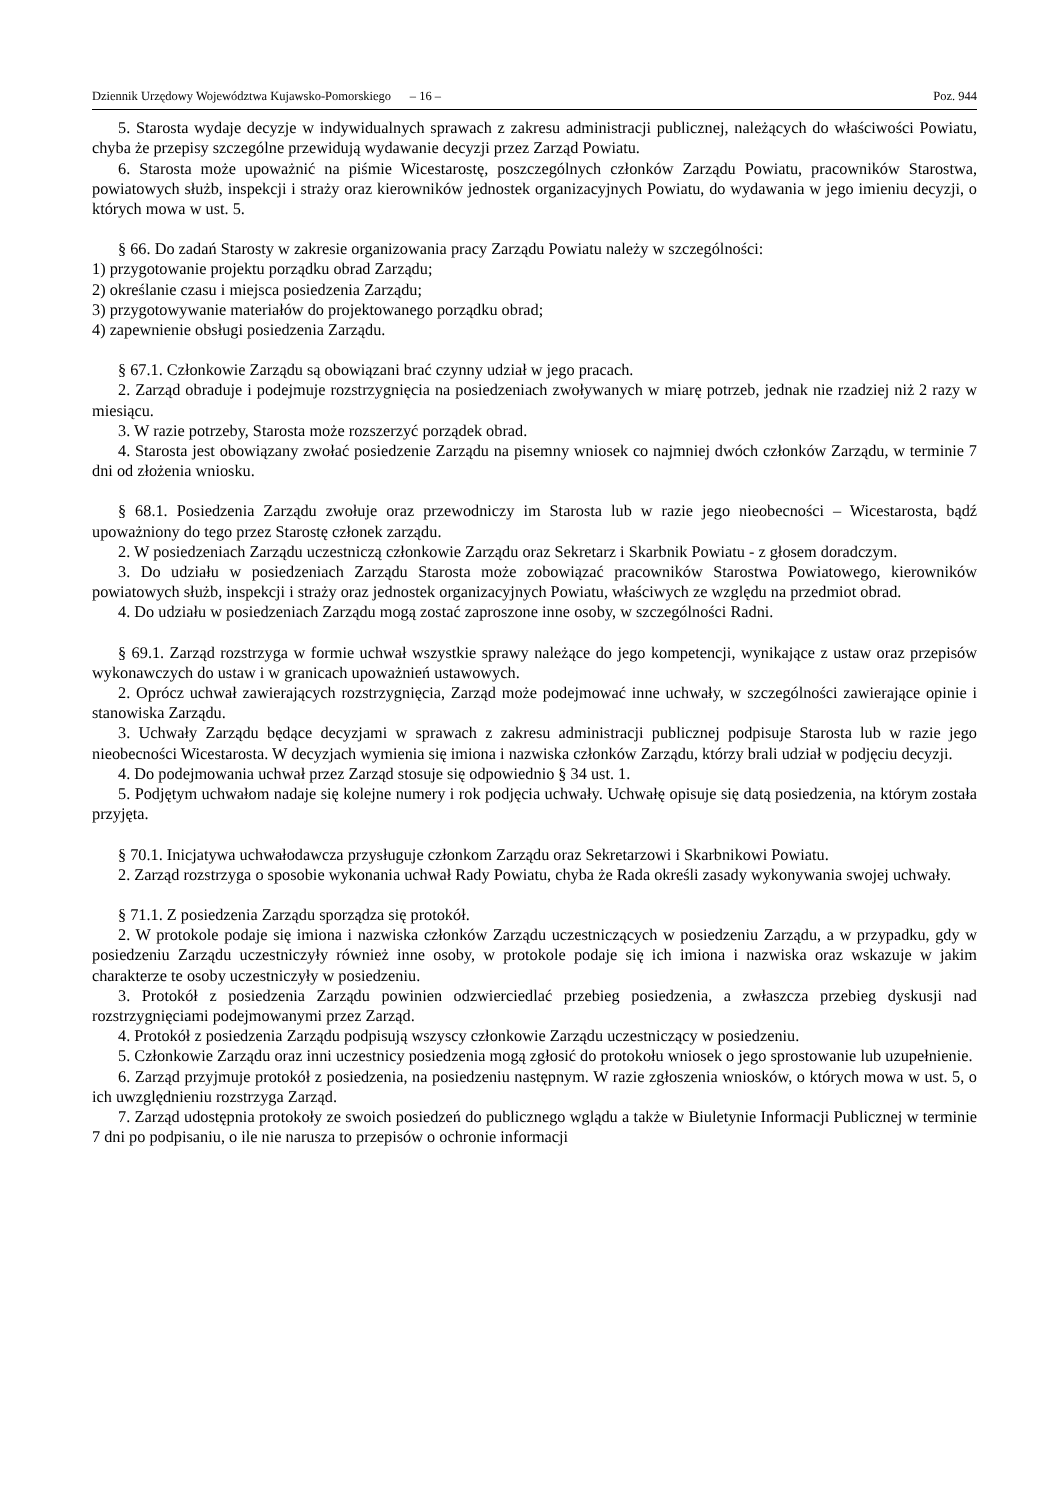Dziennik Urzędowy Województwa Kujawsko-Pomorskiego – 16 – Poz. 944
5. Starosta wydaje decyzje w indywidualnych sprawach z zakresu administracji publicznej, należących do właściwości Powiatu, chyba że przepisy szczególne przewidują wydawanie decyzji przez Zarząd Powiatu.
6. Starosta może upoważnić na piśmie Wicestarostę, poszczególnych członków Zarządu Powiatu, pracowników Starostwa, powiatowych służb, inspekcji i straży oraz kierowników jednostek organizacyjnych Powiatu, do wydawania w jego imieniu decyzji, o których mowa w ust. 5.
§ 66. Do zadań Starosty w zakresie organizowania pracy Zarządu Powiatu należy w szczególności:
1) przygotowanie projektu porządku obrad Zarządu;
2) określanie czasu i miejsca posiedzenia Zarządu;
3) przygotowywanie materiałów do projektowanego porządku obrad;
4) zapewnienie obsługi posiedzenia Zarządu.
§ 67.1. Członkowie Zarządu są obowiązani brać czynny udział w jego pracach.
2. Zarząd obraduje i podejmuje rozstrzygnięcia na posiedzeniach zwoływanych w miarę potrzeb, jednak nie rzadziej niż 2 razy w miesiącu.
3. W razie potrzeby, Starosta może rozszerzyć porządek obrad.
4. Starosta jest obowiązany zwołać posiedzenie Zarządu na pisemny wniosek co najmniej dwóch członków Zarządu, w terminie 7 dni od złożenia wniosku.
§ 68.1. Posiedzenia Zarządu zwołuje oraz przewodniczy im Starosta lub w razie jego nieobecności – Wicestarosta, bądź upoważniony do tego przez Starostę członek zarządu.
2. W posiedzeniach Zarządu uczestniczą członkowie Zarządu oraz Sekretarz i Skarbnik Powiatu - z głosem doradczym.
3. Do udziału w posiedzeniach Zarządu Starosta może zobowiązać pracowników Starostwa Powiatowego, kierowników powiatowych służb, inspekcji i straży oraz jednostek organizacyjnych Powiatu, właściwych ze względu na przedmiot obrad.
4. Do udziału w posiedzeniach Zarządu mogą zostać zaproszone inne osoby, w szczególności Radni.
§ 69.1. Zarząd rozstrzyga w formie uchwał wszystkie sprawy należące do jego kompetencji, wynikające z ustaw oraz przepisów wykonawczych do ustaw i w granicach upoważnień ustawowych.
2. Oprócz uchwał zawierających rozstrzygnięcia, Zarząd może podejmować inne uchwały, w szczególności zawierające opinie i stanowiska Zarządu.
3. Uchwały Zarządu będące decyzjami w sprawach z zakresu administracji publicznej podpisuje Starosta lub w razie jego nieobecności Wicestarosta. W decyzjach wymienia się imiona i nazwiska członków Zarządu, którzy brali udział w podjęciu decyzji.
4. Do podejmowania uchwał przez Zarząd stosuje się odpowiednio § 34 ust. 1.
5. Podjętym uchwałom nadaje się kolejne numery i rok podjęcia uchwały. Uchwałę opisuje się datą posiedzenia, na którym została przyjęta.
§ 70.1. Inicjatywa uchwałodawcza przysługuje członkom Zarządu oraz Sekretarzowi i Skarbnikowi Powiatu.
2. Zarząd rozstrzyga o sposobie wykonania uchwał Rady Powiatu, chyba że Rada określi zasady wykonywania swojej uchwały.
§ 71.1. Z posiedzenia Zarządu sporządza się protokół.
2. W protokole podaje się imiona i nazwiska członków Zarządu uczestniczących w posiedzeniu Zarządu, a w przypadku, gdy w posiedzeniu Zarządu uczestniczyły również inne osoby, w protokole podaje się ich imiona i nazwiska oraz wskazuje w jakim charakterze te osoby uczestniczyły w posiedzeniu.
3. Protokół z posiedzenia Zarządu powinien odzwierciedlać przebieg posiedzenia, a zwłaszcza przebieg dyskusji nad rozstrzygnięciami podejmowanymi przez Zarząd.
4. Protokół z posiedzenia Zarządu podpisują wszyscy członkowie Zarządu uczestniczący w posiedzeniu.
5. Członkowie Zarządu oraz inni uczestnicy posiedzenia mogą zgłosić do protokołu wniosek o jego sprostowanie lub uzupełnienie.
6. Zarząd przyjmuje protokół z posiedzenia, na posiedzeniu następnym. W razie zgłoszenia wniosków, o których mowa w ust. 5, o ich uwzględnieniu rozstrzyga Zarząd.
7. Zarząd udostępnia protokoły ze swoich posiedzeń do publicznego wglądu a także w Biuletynie Informacji Publicznej w terminie 7 dni po podpisaniu, o ile nie narusza to przepisów o ochronie informacji